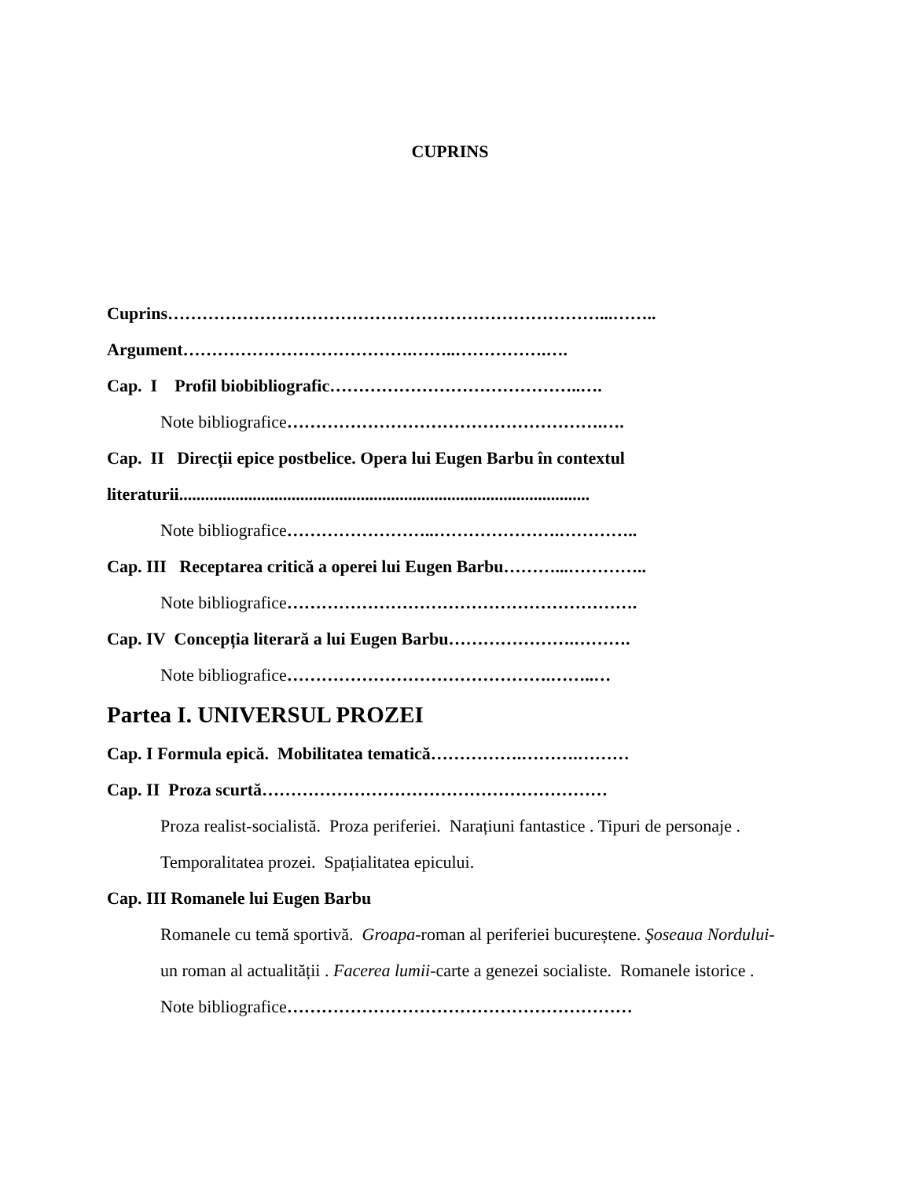CUPRINS
Cuprins…………………………………………………………………...……..
Argument………………………………….……..…………….….
Cap. I Profil biobibliografic……………………………………..….
Note bibliografice……………………………………………….….
Cap. II Direcții epice postbelice. Opera lui Eugen Barbu în contextul
literaturii...............................................................................................
Note bibliografice……………………..………………….…………..
Cap. III Receptarea critică a operei lui Eugen Barbu………...…………..
Note bibliografice…………………………………………………….
Cap. IV Concepția literară a lui Eugen Barbu………………….……….
Note bibliografice……………………………………….……..…
Partea I. UNIVERSUL PROZEI
Cap. I Formula epică. Mobilitatea tematică…………….……….………
Cap. II Proza scurtă……………………………………………………
Proza realist-socialistă. Proza periferiei. Narațiuni fantastice . Tipuri de personaje . Temporalitatea prozei. Spațialitatea epicului.
Cap. III Romanele lui Eugen Barbu
Romanele cu temă sportivă. Groapa-roman al periferiei bucureștene. Şoseaua Nordului- un roman al actualității . Facerea lumii-carte a genezei socialiste. Romanele istorice .
Note bibliografice……………………………………………………